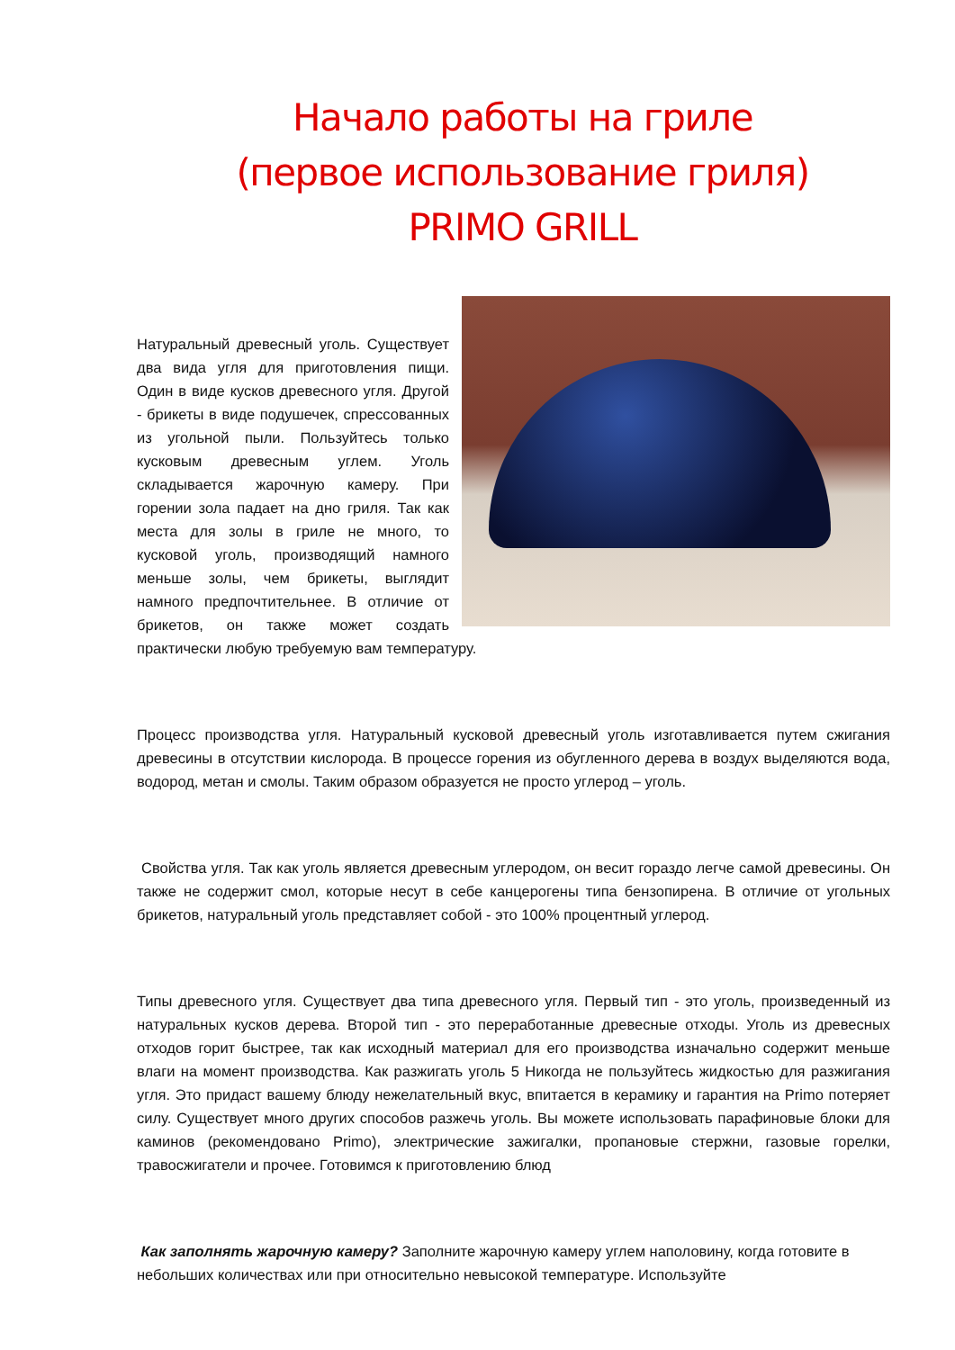Начало работы на гриле
(первое использование гриля)
PRIMO GRILL
Натуральный древесный уголь. Существует два вида угля для приготовления пищи. Один в виде кусков древесного угля. Другой - брикеты в виде подушечек, спрессованных из угольной пыли. Пользуйтесь только кусковым древесным углем. Уголь складывается жарочную камеру. При горении зола падает на дно гриля. Так как места для золы в гриле не много, то кусковой уголь, производящий намного меньше золы, чем брикеты, выглядит намного предпочтительнее. В отличие от брикетов, он также может создать практически любую требуемую вам температуру.
Процесс производства угля. Натуральный кусковой древесный уголь изготавливается путем сжигания древесины в отсутствии кислорода. В процессе горения из обугленного дерева в воздух выделяются вода, водород, метан и смолы. Таким образом образуется не просто углерод – уголь.
Свойства угля. Так как уголь является древесным углеродом, он весит гораздо легче самой древесины. Он также не содержит смол, которые несут в себе канцерогены типа бензопирена. В отличие от угольных брикетов, натуральный уголь представляет собой - это 100% процентный углерод.
Типы древесного угля. Существует два типа древесного угля. Первый тип - это уголь, произведенный из натуральных кусков дерева. Второй тип - это переработанные древесные отходы. Уголь из древесных отходов горит быстрее, так как исходный материал для его производства изначально содержит меньше влаги на момент производства. Как разжигать уголь 5 Никогда не пользуйтесь жидкостью для разжигания угля. Это придаст вашему блюду нежелательный вкус, впитается в керамику и гарантия на Primo потеряет силу. Существует много других способов разжечь уголь. Вы можете использовать парафиновые блоки для каминов (рекомендовано Primo), электрические зажигалки, пропановые стержни, газовые горелки, травосжигатели и прочее. Готовимся к приготовлению блюд
Как заполнять жарочную камеру? Заполните жарочную камеру углем наполовину, когда готовите в небольших количествах или при относительно невысокой температуре. Используйте